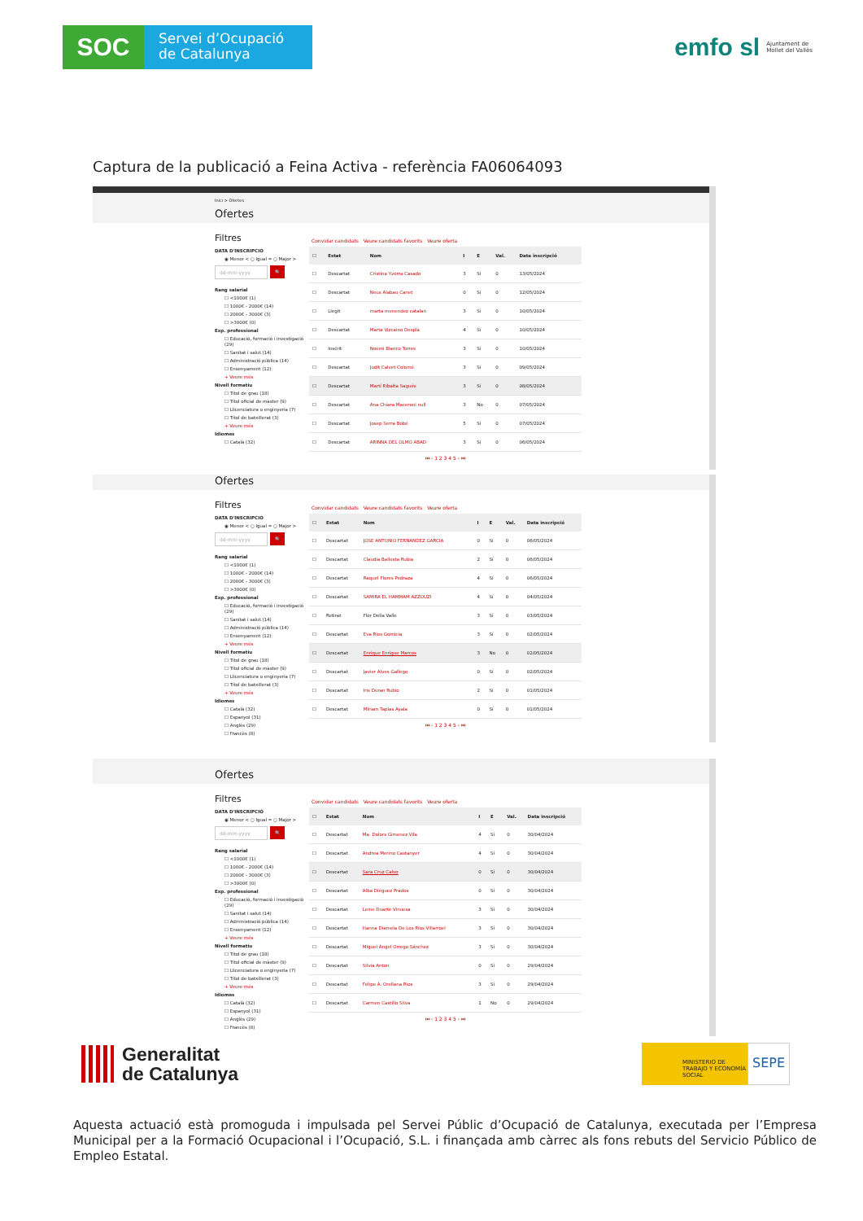SOC
Servei d’Ocupació
de Catalunya
emfo sl Ajuntament de
Mollet del Vallès
Captura de la publicació a Feina Activa - referència FA06064093
Inici > Ofertes
Ofertes
Filtres
DATA D'INSCRIPCIÓ
◉ Menor < ○ Igual = ○ Major >
dd-mm-yyyy 🔍
Rang salarial
☐ <1000€ (1)
☐ 1000€ - 2000€ (14)
☐ 2000€ - 3000€ (3)
☐ >3000€ (0)
Exp. professional
☐ Educació, formació i investigació (29)
☐ Sanitat i salut (14)
☐ Administració pública (14)
☐ Ensenyament (12)
+ Veure més
Nivell formatiu
☐ Títol de grau (18)
☐ Títol oficial de màster (9)
☐ Llicenciatura o enginyeria (7)
☐ Títol de batxillerat (3)
+ Veure més
Idiomes
☐ Català (32)
Convidar candidats Veure candidats favorits Veure oferta
| ☐ | Estat | Nom | I | E | Val. | Data inscripció |
| --- | --- | --- | --- | --- | --- | --- |
| ☐ | Descartat | Cristina Yvorra Casado | 3 | Sí | 0 | 13/05/2024 |
| ☐ | Descartat | Neus Alabau Canet | 0 | Sí | 0 | 12/05/2024 |
| ☐ | Llegit | marta menendez catalan | 3 | Sí | 0 | 10/05/2024 |
| ☐ | Descartat | Marta Vizcaino Desplà | 4 | Sí | 0 | 10/05/2024 |
| ☐ | Inscrit | Noemi Blanco Torres | 3 | Sí | 0 | 10/05/2024 |
| ☐ | Descartat | Judit Calvet Colomé | 3 | Sí | 0 | 09/05/2024 |
| ☐ | Descartat | Martí Ribalta Sagués | 3 | Sí | 0 | 08/05/2024 |
| ☐ | Descartat | Ana Chiara Maceroni null | 3 | No | 0 | 07/05/2024 |
| ☐ | Descartat | Josep Serra Bobé | 5 | Sí | 0 | 07/05/2024 |
| ☐ | Descartat | ARINNA DEL OLMO ABAD | 3 | Sí | 0 | 06/05/2024 |
⏮ ‹ 1 2 3 4 5 › ⏭
Ofertes
Filtres
DATA D'INSCRIPCIÓ
◉ Menor < ○ Igual = ○ Major >
dd-mm-yyyy 🔍
Rang salarial
☐ <1000€ (1)
☐ 1000€ - 2000€ (14)
☐ 2000€ - 3000€ (3)
☐ >3000€ (0)
Exp. professional
☐ Educació, formació i investigació (29)
☐ Sanitat i salut (14)
☐ Administració pública (14)
☐ Ensenyament (12)
+ Veure més
Nivell formatiu
☐ Títol de grau (18)
☐ Títol oficial de màster (9)
☐ Llicenciatura o enginyeria (7)
☐ Títol de batxillerat (3)
+ Veure més
Idiomes
☐ Català (32)
☐ Espanyol (31)
☐ Anglès (29)
☐ Francès (8)
Convidar candidats Veure candidats favorits Veure oferta
| ☐ | Estat | Nom | I | E | Val. | Data inscripció |
| --- | --- | --- | --- | --- | --- | --- |
| ☐ | Descartat | JOSE ANTONIO FERNANDEZ GARCIA | 0 | Sí | 0 | 06/05/2024 |
| ☐ | Descartat | Claudia Ballesta Rubia | 2 | Sí | 0 | 06/05/2024 |
| ☐ | Descartat | Raquel Flores Pedraza | 4 | Sí | 0 | 06/05/2024 |
| ☐ | Descartat | SAMIRA EL HAMMAM AZZOUZI | 4 | Sí | 0 | 04/05/2024 |
| ☐ | Retirat | Flor Della Valle | 3 | Sí | 0 | 03/05/2024 |
| ☐ | Descartat | Eva Rios Gomicia | 3 | Sí | 0 | 02/05/2024 |
| ☐ | Descartat | Enrique Enrique Marcos | 3 | No | 0 | 02/05/2024 |
| ☐ | Descartat | Javier Alves Gallego | 0 | Sí | 0 | 02/05/2024 |
| ☐ | Descartat | Iris Duran Rubio | 2 | Sí | 0 | 01/05/2024 |
| ☐ | Descartat | Miriam Taplas Ayala | 0 | Sí | 0 | 01/05/2024 |
⏮ ‹ 1 2 3 4 5 › ⏭
Ofertes
Filtres
DATA D'INSCRIPCIÓ
◉ Menor < ○ Igual = ○ Major >
dd-mm-yyyy 🔍
Rang salarial
☐ <1000€ (1)
☐ 1000€ - 2000€ (14)
☐ 2000€ - 3000€ (3)
☐ >3000€ (0)
Exp. professional
☐ Educació, formació i investigació (29)
☐ Sanitat i salut (14)
☐ Administració pública (14)
☐ Ensenyament (12)
+ Veure més
Nivell formatiu
☐ Títol de grau (18)
☐ Títol oficial de màster (9)
☐ Llicenciatura o enginyeria (7)
☐ Títol de batxillerat (3)
+ Veure més
Idiomes
☐ Català (32)
☐ Espanyol (31)
☐ Anglès (29)
☐ Francès (8)
Convidar candidats Veure candidats favorits Veure oferta
| ☐ | Estat | Nom | I | E | Val. | Data inscripció |
| --- | --- | --- | --- | --- | --- | --- |
| ☐ | Descartat | Ma. Dolors Gimenez Vila | 4 | Sí | 0 | 30/04/2024 |
| ☐ | Descartat | Andrea Merino Castanyer | 4 | Sí | 0 | 30/04/2024 |
| ☐ | Descartat | Sara Cruz Calvo | 0 | Sí | 0 | 30/04/2024 |
| ☐ | Descartat | Alba Diéguez Prados | 0 | Sí | 0 | 30/04/2024 |
| ☐ | Descartat | Leine Duarte Vinuesa | 3 | Sí | 0 | 30/04/2024 |
| ☐ | Descartat | Hanna Diamela De Los Rios Villarroel | 3 | Sí | 0 | 30/04/2024 |
| ☐ | Descartat | Miguel Ángel Orrego Sánchez | 3 | Sí | 0 | 30/04/2024 |
| ☐ | Descartat | Silvia Anton | 0 | Sí | 0 | 29/04/2024 |
| ☐ | Descartat | Felipe A. Orellana Rios | 3 | Sí | 0 | 29/04/2024 |
| ☐ | Descartat | Carmen Castillo Silva | 1 | No | 0 | 29/04/2024 |
⏮ ‹ 1 2 3 4 5 › ⏭
Generalitat
de Catalunya
MINISTERIO DE TRABAJO Y ECONOMÍA SOCIAL
SEPE
Aquesta actuació està promoguda i impulsada pel Servei Públic d’Ocupació de Catalunya, executada per l’Empresa Municipal per a la Formació Ocupacional i l’Ocupació, S.L. i finançada amb càrrec als fons rebuts del Servicio Público de Empleo Estatal.